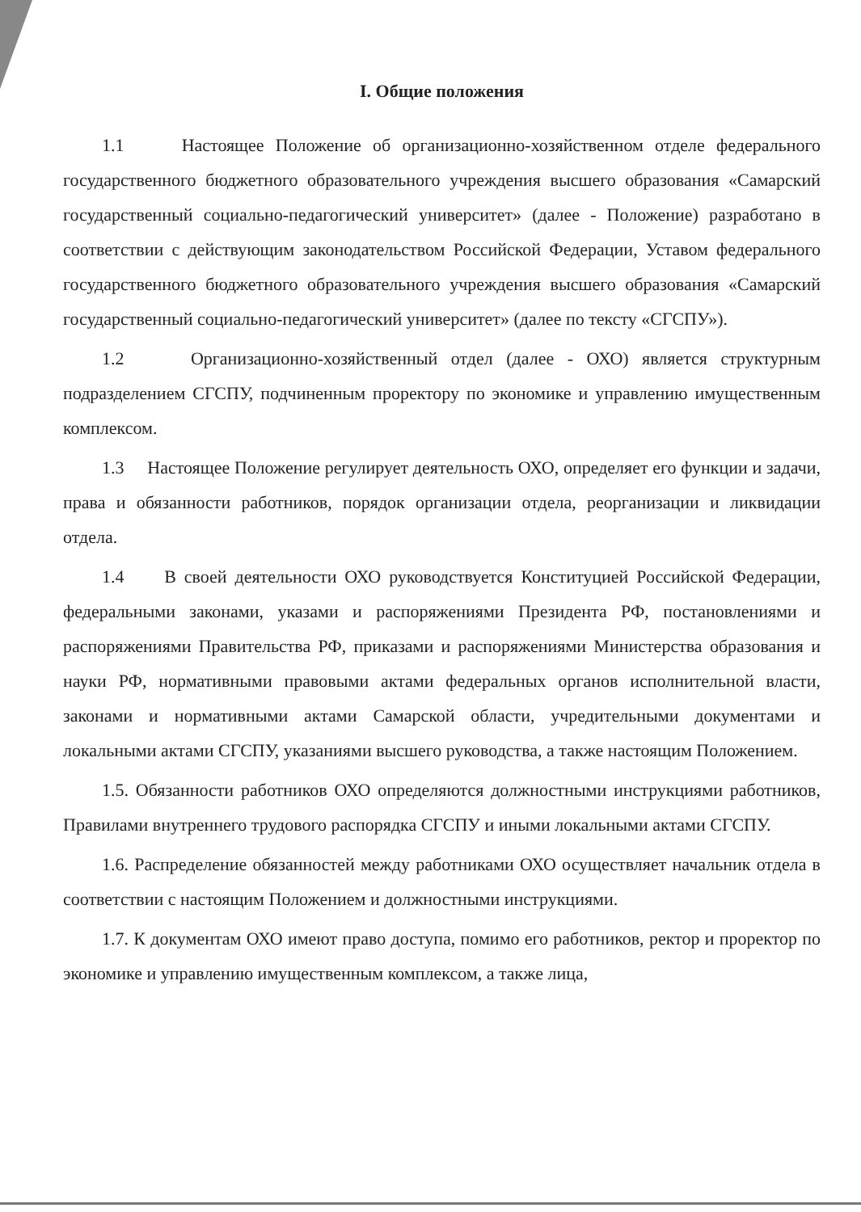I. Общие положения
1.1 Настоящее Положение об организационно-хозяйственном отделе федерального государственного бюджетного образовательного учреждения высшего образования «Самарский государственный социально-педагогический университет» (далее - Положение) разработано в соответствии с действующим законодательством Российской Федерации, Уставом федерального государственного бюджетного образовательного учреждения высшего образования «Самарский государственный социально-педагогический университет» (далее по тексту «СГСПУ»).
1.2 Организационно-хозяйственный отдел (далее - ОХО) является структурным подразделением СГСПУ, подчиненным проректору по экономике и управлению имущественным комплексом.
1.3 Настоящее Положение регулирует деятельность ОХО, определяет его функции и задачи, права и обязанности работников, порядок организации отдела, реорганизации и ликвидации отдела.
1.4 В своей деятельности ОХО руководствуется Конституцией Российской Федерации, федеральными законами, указами и распоряжениями Президента РФ, постановлениями и распоряжениями Правительства РФ, приказами и распоряжениями Министерства образования и науки РФ, нормативными правовыми актами федеральных органов исполнительной власти, законами и нормативными актами Самарской области, учредительными документами и локальными актами СГСПУ, указаниями высшего руководства, а также настоящим Положением.
1.5. Обязанности работников ОХО определяются должностными инструкциями работников, Правилами внутреннего трудового распорядка СГСПУ и иными локальными актами СГСПУ.
1.6. Распределение обязанностей между работниками ОХО осуществляет начальник отдела в соответствии с настоящим Положением и должностными инструкциями.
1.7. К документам ОХО имеют право доступа, помимо его работников, ректор и проректор по экономике и управлению имущественным комплексом, а также лица,